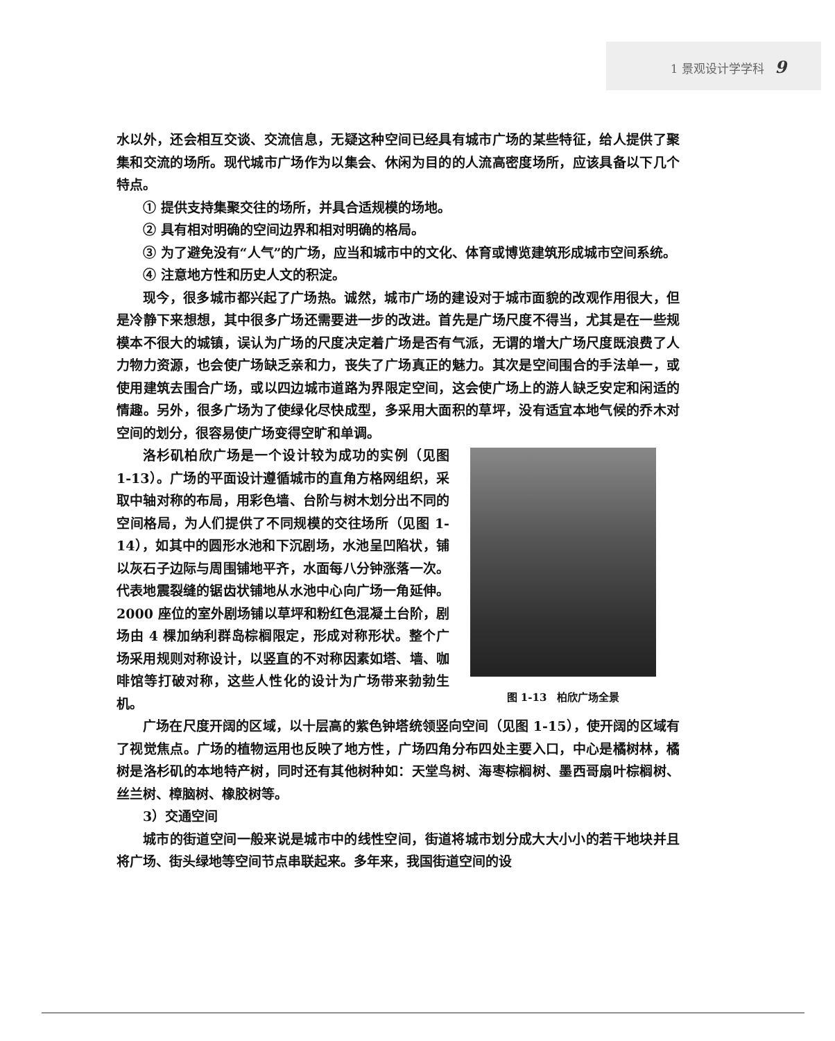1 景观设计学学科 9
水以外，还会相互交谈、交流信息，无疑这种空间已经具有城市广场的某些特征，给人提供了聚集和交流的场所。现代城市广场作为以集会、休闲为目的的人流高密度场所，应该具备以下几个特点。
① 提供支持集聚交往的场所，并具合适规模的场地。
② 具有相对明确的空间边界和相对明确的格局。
③ 为了避免没有“人气”的广场，应当和城市中的文化、体育或博览建筑形成城市空间系统。
④ 注意地方性和历史人文的积淀。
现今，很多城市都兴起了广场热。诚然，城市广场的建设对于城市面貌的改观作用很大，但是冷静下来想想，其中很多广场还需要进一步的改进。首先是广场尺度不得当，尤其是在一些规模本不很大的城镇，误认为广场的尺度决定着广场是否有气派，无谓的增大广场尺度既浪费了人力物力资源，也会使广场缺乏亲和力，丧失了广场真正的魅力。其次是空间围合的手法单一，或使用建筑去围合广场，或以四边城市道路为界限定空间，这会使广场上的游人缺乏安定和闲适的情趣。另外，很多广场为了使绿化尽快成型，多采用大面积的草坪，没有适宜本地气候的乔木对空间的划分，很容易使广场变得空旷和单调。
洛杉矶柏欣广场是一个设计较为成功的实例（见图 1-13）。广场的平面设计遵循城市的直角方格网组织，采取中轴对称的布局，用彩色墙、台阶与树木划分出不同的空间格局，为人们提供了不同规模的交往场所（见图 1-14），如其中的圆形水池和下沉剧场，水池呈凹陷状，铺以灰石子边际与周围铺地平齐，水面每八分钟涨落一次。代表地震裂缝的锯齿状铺地从水池中心向广场一角延伸。2000 座位的室外剧场铺以草坪和粉红色混凝土台阶，剧场由 4 棵加纳利群岛棕榈限定，形成对称形状。整个广场采用规则对称设计，以竖直的不对称因素如塔、墙、咖啡馆等打破对称，这些人性化的设计为广场带来勃勃生机。
图 1-13　柏欣广场全景
广场在尺度开阔的区域，以十层高的紫色钟塔统领竖向空间（见图 1-15），使开阔的区域有了视觉焦点。广场的植物运用也反映了地方性，广场四角分布四处主要入口，中心是橘树林，橘树是洛杉矶的本地特产树，同时还有其他树种如：天堂鸟树、海枣棕榈树、墨西哥扇叶棕榈树、丝兰树、樟脑树、橡胶树等。
3）交通空间
城市的街道空间一般来说是城市中的线性空间，街道将城市划分成大大小小的若干地块并且将广场、街头绿地等空间节点串联起来。多年来，我国街道空间的设